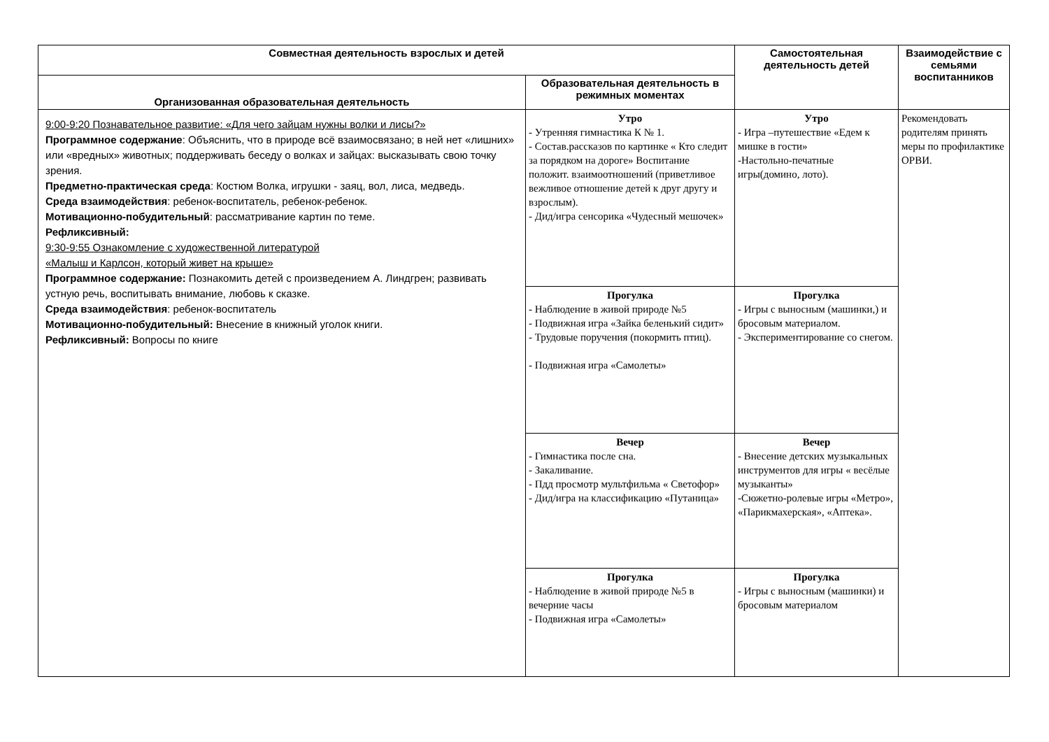| Совместная деятельность взрослых и детей | | Самостоятельная деятельность детей | Взаимодействие с семьями воспитанников |
| --- | --- | --- | --- |
| Организованная образовательная деятельность | Образовательная деятельность в режимных моментах | | |
| 9:00-9:20 Познавательное развитие: «Для чего зайцам нужны волки и лисы?» Программное содержание : Объяснить, что в природе всё взаимосвязано; в ней нет «лишних» или «вредных» животных; поддерживать беседу о волках и зайцах: высказывать свою точку зрения. Предметно-практическая среда : Костюм Волка, игрушки - заяц, вол, лиса, медведь. Среда взаимодействия : ребенок-воспитатель, ребенок-ребенок. Мотивационно-побудительный : рассматривание картин по теме. Рефликсивный: 9:30-9:55 Ознакомление с художественной литературой «Малыш и Карлсон, который живет на крыше» Программное содержание: Познакомить детей с произведением А. Линдгрен; развивать устную речь, воспитывать внимание, любовь к сказке. Среда взаимодействия : ребенок-воспитатель Мотивационно-побудительный: Внесение в книжный уголок книги. Рефликсивный: Вопросы по книге | Утро - Утренняя гимнастика К № 1. - Состав.рассказов по картинке « Кто следит за порядком на дороге» Воспитание положит. взаимоотношений (приветливое вежливое отношение детей к друг другу и взрослым). - Дид/игра сенсорика «Чудесный мешочек» | Утро - Игра –путешествие «Едем к мишке в гости» -Настольно-печатные игры(домино, лото). | Рекомендовать родителям принять меры по профилактике ОРВИ. |
| | Прогулка - Наблюдение в живой природе №5 - Подвижная игра «Зайка беленький сидит» - Трудовые поручения (покормить птиц). - Подвижная игра «Самолеты» | Прогулка - Игры с выносным (машинки,) и бросовым материалом. - Экспериментирование со снегом. | |
| | Вечер - Гимнастика после сна. - Закаливание. - Пдд просмотр мультфильма « Светофор» - Дид/игра на классификацию «Путаница» | Вечер - Внесение детских музыкальных инструментов для игры « весёлые музыканты» -Сюжетно-ролевые игры «Метро», «Парикмахерская», «Аптека». | |
| | Прогулка - Наблюдение в живой природе №5 в вечерние часы - Подвижная игра «Самолеты» | Прогулка - Игры с выносным (машинки) и бросовым материалом | |